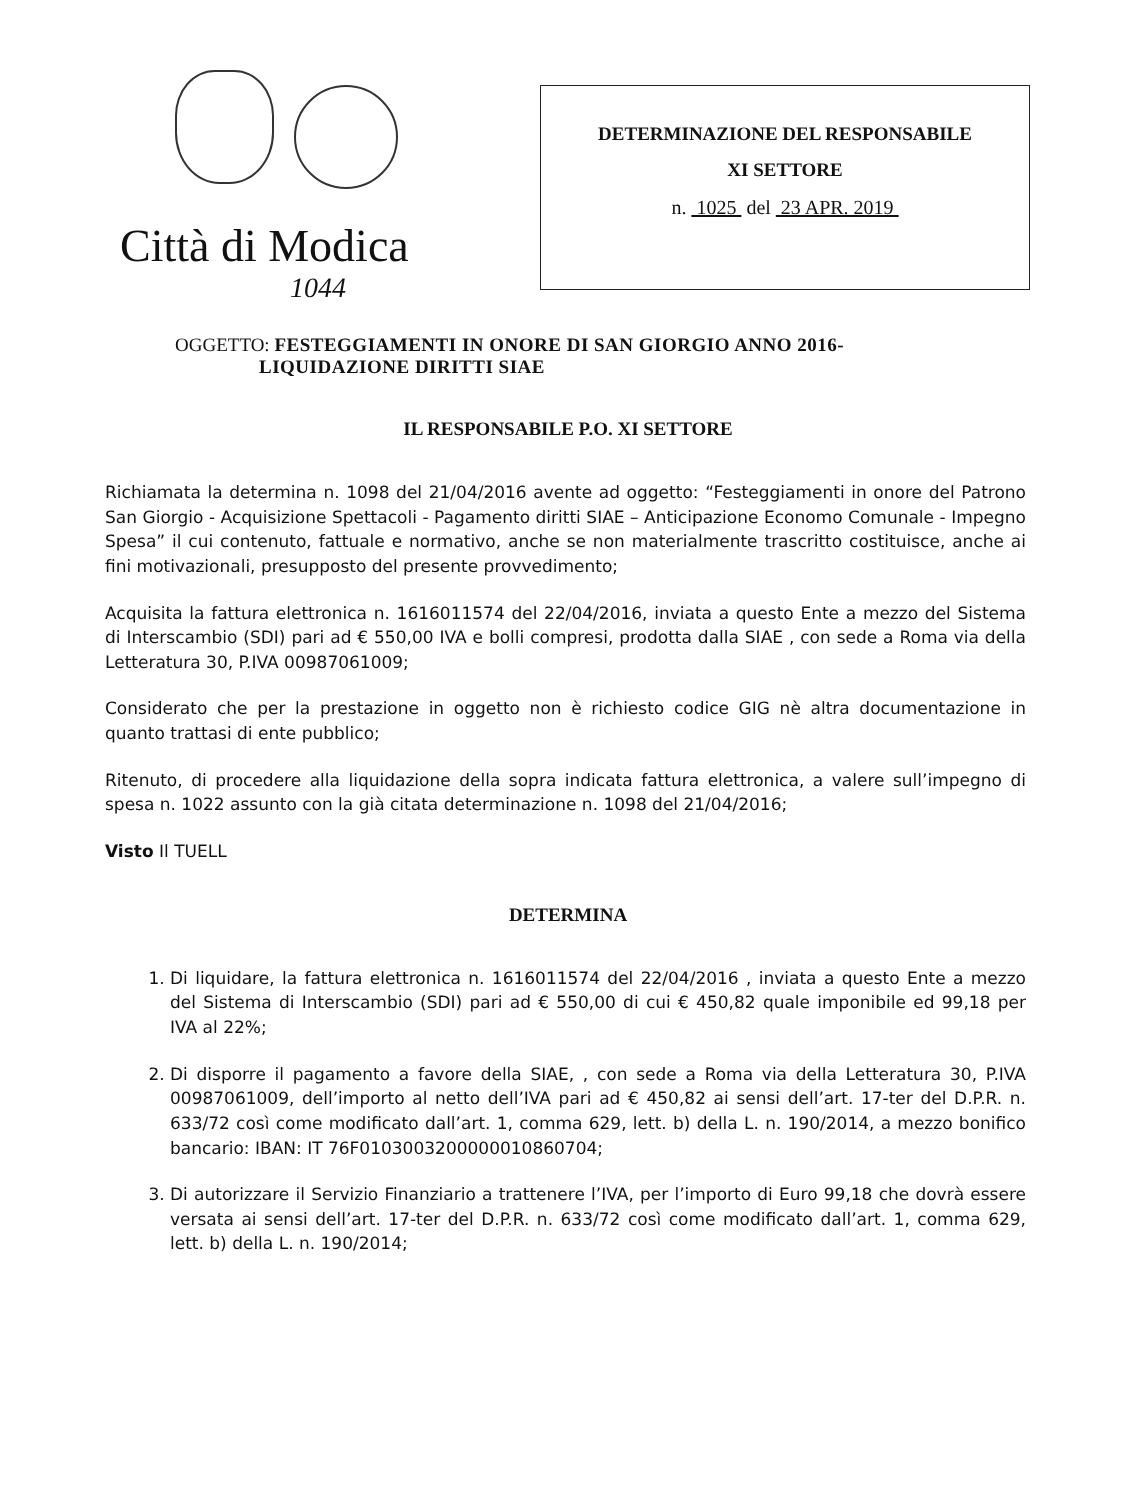Città di Modica
1044
DETERMINAZIONE DEL RESPONSABILE
XI SETTORE
n. 1025 del 23 APR. 2019
OGGETTO: FESTEGGIAMENTI IN ONORE DI SAN GIORGIO ANNO 2016-
LIQUIDAZIONE DIRITTI SIAE
IL RESPONSABILE P.O. XI SETTORE
Richiamata la determina n. 1098 del 21/04/2016 avente ad oggetto: “Festeggiamenti in onore del Patrono San Giorgio - Acquisizione Spettacoli - Pagamento diritti SIAE – Anticipazione Economo Comunale - Impegno Spesa” il cui contenuto, fattuale e normativo, anche se non materialmente trascritto costituisce, anche ai fini motivazionali, presupposto del presente provvedimento;
Acquisita la fattura elettronica n. 1616011574 del 22/04/2016, inviata a questo Ente a mezzo del Sistema di Interscambio (SDI) pari ad € 550,00 IVA e bolli compresi, prodotta dalla SIAE , con sede a Roma via della Letteratura 30, P.IVA 00987061009;
Considerato che per la prestazione in oggetto non è richiesto codice GIG nè altra documentazione in quanto trattasi di ente pubblico;
Ritenuto, di procedere alla liquidazione della sopra indicata fattura elettronica, a valere sull’impegno di spesa n. 1022 assunto con la già citata determinazione n. 1098 del 21/04/2016;
Visto Il TUELL
DETERMINA
1. Di liquidare, la fattura elettronica n. 1616011574 del 22/04/2016 , inviata a questo Ente a mezzo del Sistema di Interscambio (SDI) pari ad € 550,00 di cui € 450,82 quale imponibile ed 99,18 per IVA al 22%;
2. Di disporre il pagamento a favore della SIAE, , con sede a Roma via della Letteratura 30, P.IVA 00987061009, dell’importo al netto dell’IVA pari ad € 450,82 ai sensi dell’art. 17-ter del D.P.R. n. 633/72 così come modificato dall’art. 1, comma 629, lett. b) della L. n. 190/2014, a mezzo bonifico bancario: IBAN: IT 76F0103003200000010860704;
3. Di autorizzare il Servizio Finanziario a trattenere l’IVA, per l’importo di Euro 99,18 che dovrà essere versata ai sensi dell’art. 17-ter del D.P.R. n. 633/72 così come modificato dall’art. 1, comma 629, lett. b) della L. n. 190/2014;